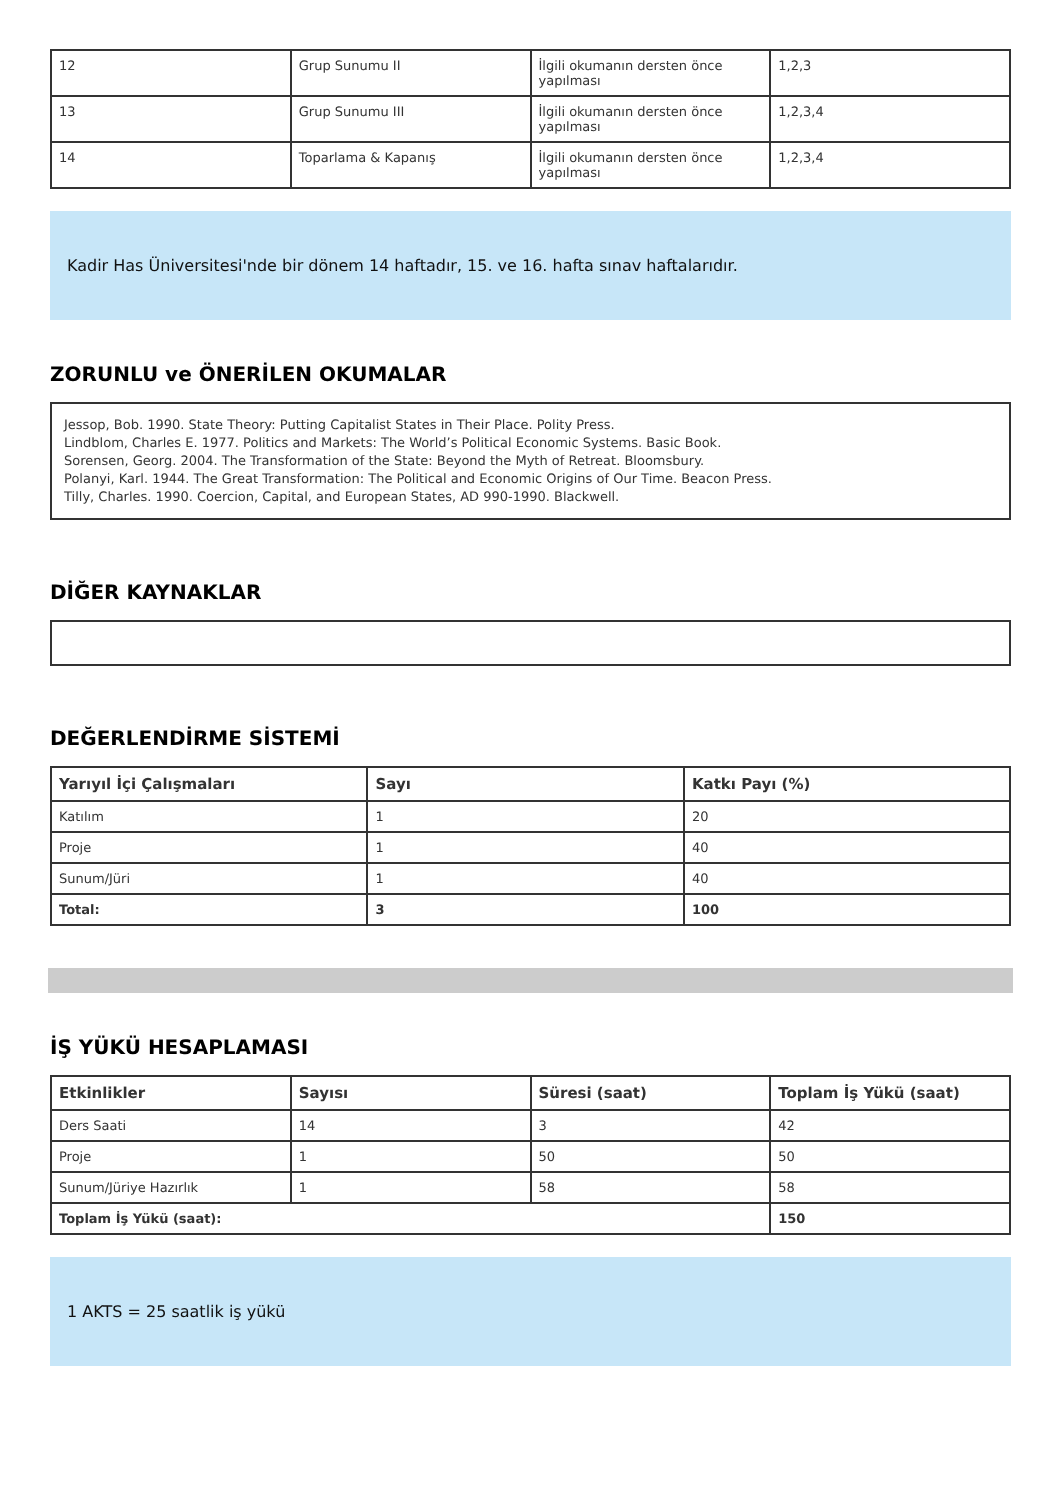| 12 | Grup Sunumu II | İlgili okumanın dersten önce yapılması | 1,2,3 |
| 13 | Grup Sunumu III | İlgili okumanın dersten önce yapılması | 1,2,3,4 |
| 14 | Toparlama & Kapanış | İlgili okumanın dersten önce yapılması | 1,2,3,4 |
Kadir Has Üniversitesi'nde bir dönem 14 haftadır, 15. ve 16. hafta sınav haftalarıdır.
ZORUNLU ve ÖNERİLEN OKUMALAR
Jessop, Bob. 1990. State Theory: Putting Capitalist States in Their Place. Polity Press.
Lindblom, Charles E. 1977. Politics and Markets: The World’s Political Economic Systems. Basic Book.
Sorensen, Georg. 2004. The Transformation of the State: Beyond the Myth of Retreat. Bloomsbury.
Polanyi, Karl. 1944. The Great Transformation: The Political and Economic Origins of Our Time. Beacon Press.
Tilly, Charles. 1990. Coercion, Capital, and European States, AD 990-1990. Blackwell.
DİĞER KAYNAKLAR
DEĞERLENDİRME SİSTEMİ
| Yarıyıl İçi Çalışmaları | Sayı | Katkı Payı (%) |
| --- | --- | --- |
| Katılım | 1 | 20 |
| Proje | 1 | 40 |
| Sunum/Jüri | 1 | 40 |
| Total: | 3 | 100 |
İŞ YÜKÜ HESAPLAMASI
| Etkinlikler | Sayısı | Süresi (saat) | Toplam İş Yükü (saat) |
| --- | --- | --- | --- |
| Ders Saati | 14 | 3 | 42 |
| Proje | 1 | 50 | 50 |
| Sunum/Jüriye Hazırlık | 1 | 58 | 58 |
| Toplam İş Yükü (saat): | | | 150 |
1 AKTS = 25 saatlik iş yükü